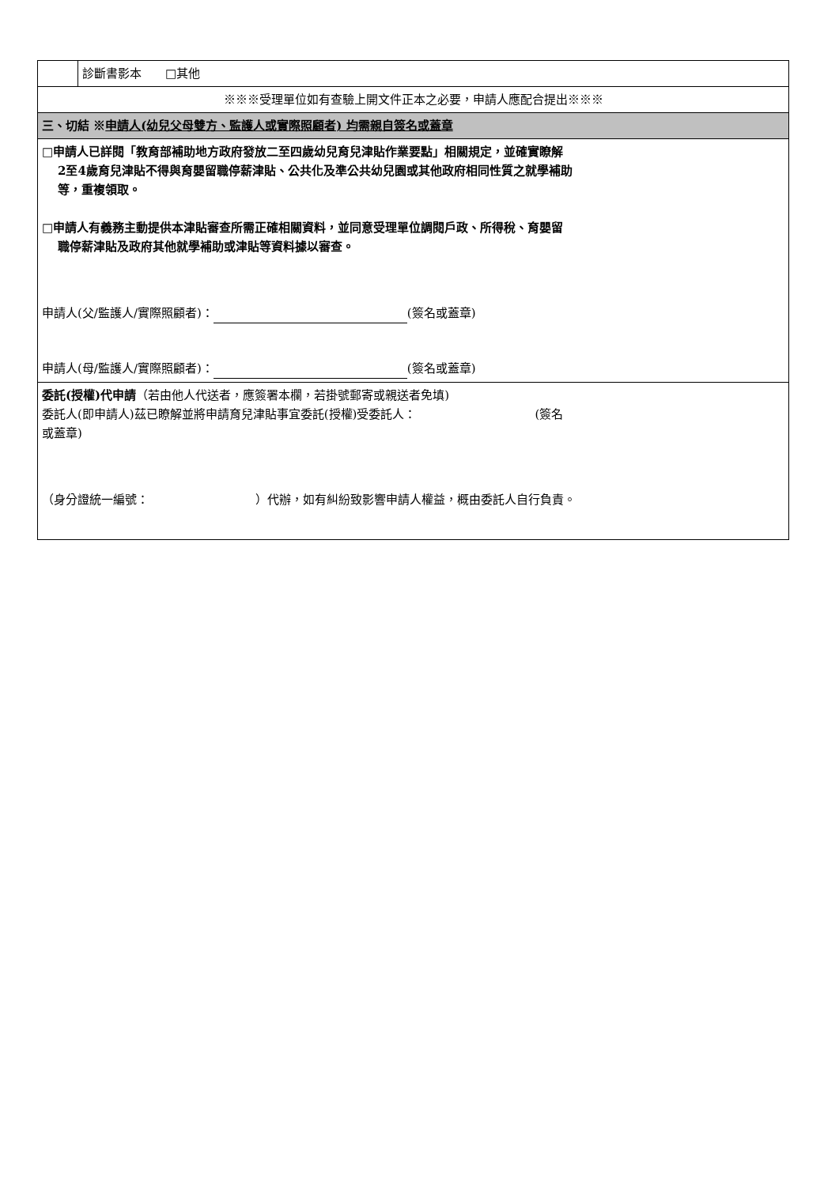| | 診斷書影本 □其他 |
| ※※※受理單位如有查驗上開文件正本之必要，申請人應配合提出※※※ | |
| 三、切結 ※ 申請人(幼兒父母雙方、監護人或實際照顧者) 均需親自簽名或蓋章 | |
| □申請人已詳閱「教育部補助地方政府發放二至四歲幼兒育兒津貼作業要點」相關規定，並確實瞭解 2至4歲育兒津貼不得與育嬰留職停薪津貼、公共化及準公共幼兒園或其他政府相同性質之就學補助 等，重複領取。 □申請人有義務主動提供本津貼審查所需正確相關資料，並同意受理單位調閱戶政、所得稅、育嬰留 職停薪津貼及政府其他就學補助或津貼等資料據以審查。 申請人(父/監護人/實際照顧者)： (簽名或蓋章) 申請人(母/監護人/實際照顧者)： (簽名或蓋章) | |
| 委託(授權)代申請 （若由他人代送者，應簽署本欄，若掛號郵寄或親送者免填) 委託人(即申請人)茲已瞭解並將申請育兒津貼事宜委託(授權)受委託人： (簽名 或蓋章) （身分證統一編號： ）代辦，如有糾紛致影響申請人權益，概由委託人自行負責。 | |